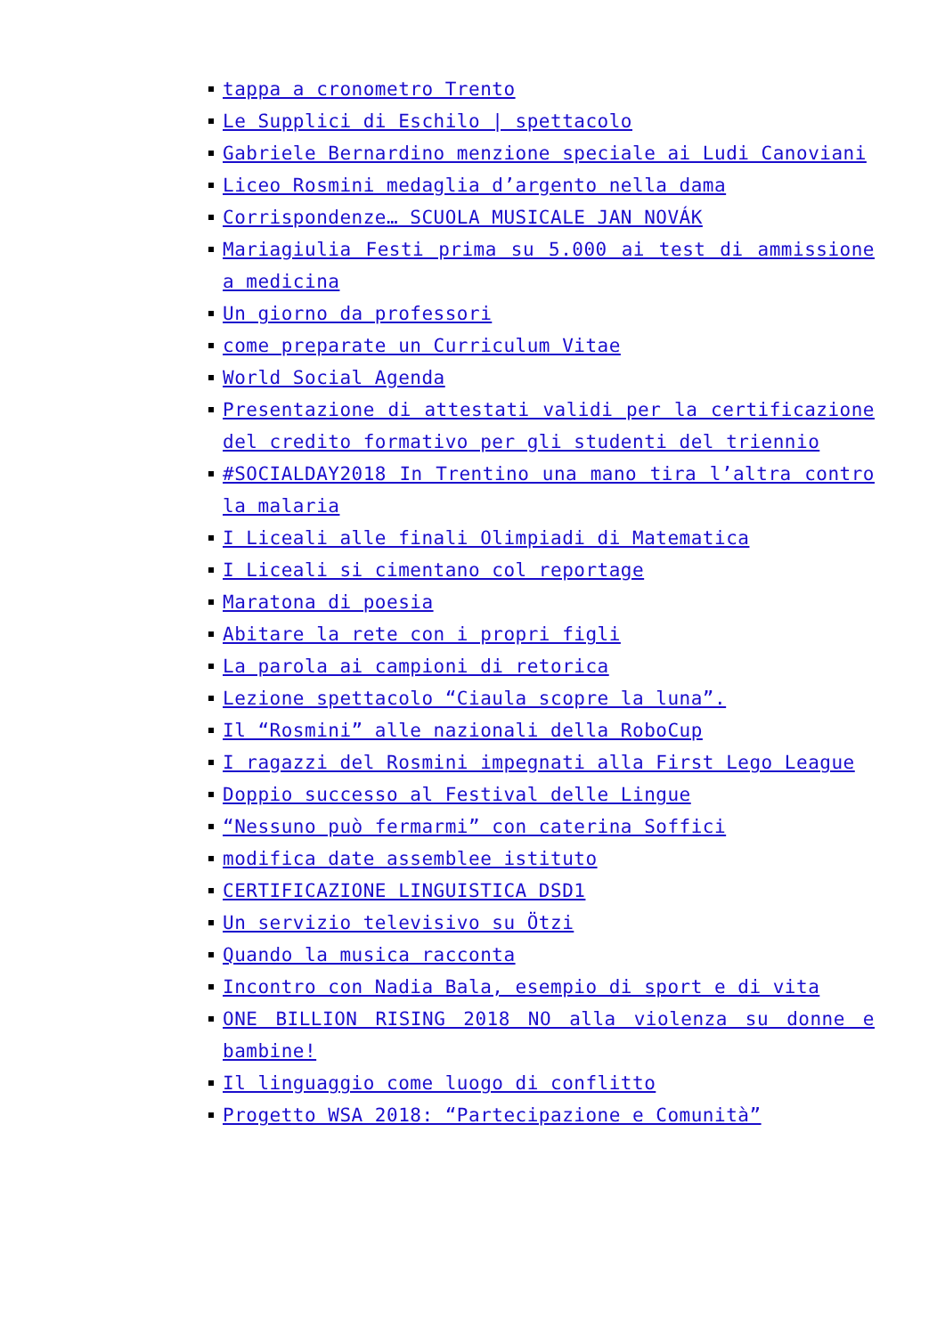tappa a cronometro Trento
Le Supplici di Eschilo | spettacolo
Gabriele Bernardino menzione speciale ai Ludi Canoviani
Liceo Rosmini medaglia d’argento nella dama
Corrispondenze… SCUOLA MUSICALE JAN NOVÁK
Mariagiulia Festi prima su 5.000 ai test di ammissione a medicina
Un giorno da professori
come preparate un Curriculum Vitae
World Social Agenda
Presentazione di attestati validi per la certificazione del credito formativo per gli studenti del triennio
#SOCIALDAY2018 In Trentino una mano tira l’altra contro la malaria
I Liceali alle finali Olimpiadi di Matematica
I Liceali si cimentano col reportage
Maratona di poesia
Abitare la rete con i propri figli
La parola ai campioni di retorica
Lezione spettacolo “Ciaula scopre la luna”.
Il “Rosmini” alle nazionali della RoboCup
I ragazzi del Rosmini impegnati alla First Lego League
Doppio successo al Festival delle Lingue
“Nessuno può fermarmi” con caterina Soffici
modifica date assemblee istituto
CERTIFICAZIONE LINGUISTICA DSD1
Un servizio televisivo su Ötzi
Quando la musica racconta
Incontro con Nadia Bala, esempio di sport e di vita
ONE BILLION RISING 2018 NO alla violenza su donne e bambine!
Il linguaggio come luogo di conflitto
Progetto WSA 2018: “Partecipazione e Comunità”